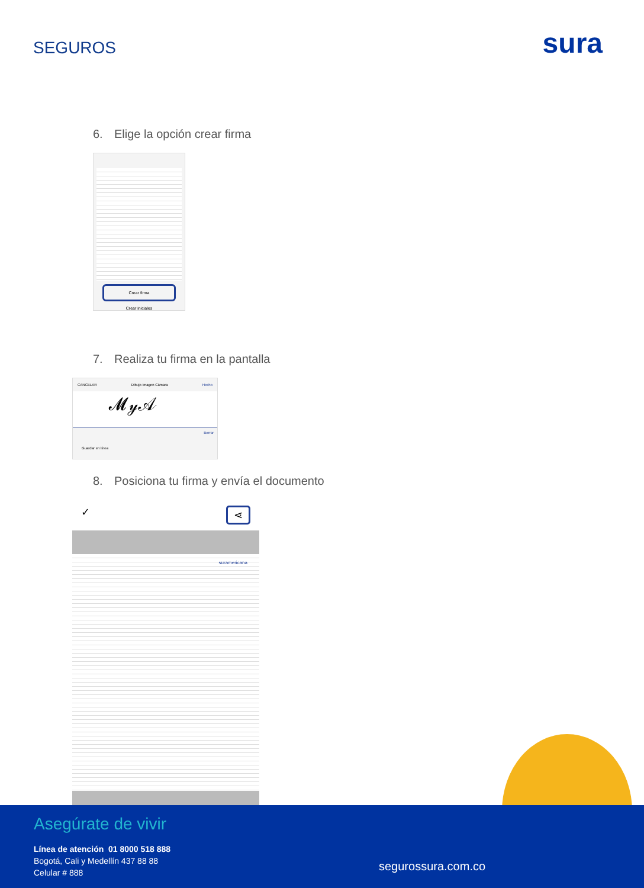SEGUROS
sura
6. Elige la opción crear firma
Crear firma
Crear iniciales
7. Realiza tu firma en la pantalla
CANCELAR Dibujo Imagen Cámara Hecho
𝓜𝓎𝒜
Borrar
Guardar en línea
8. Posiciona tu firma y envía el documento
✓ ⋖
suramericana
Asegúrate de vivir
Línea de atención 01 8000 518 888
Bogotá, Cali y Medellín 437 88 88
Celular # 888
segurossura.com.co